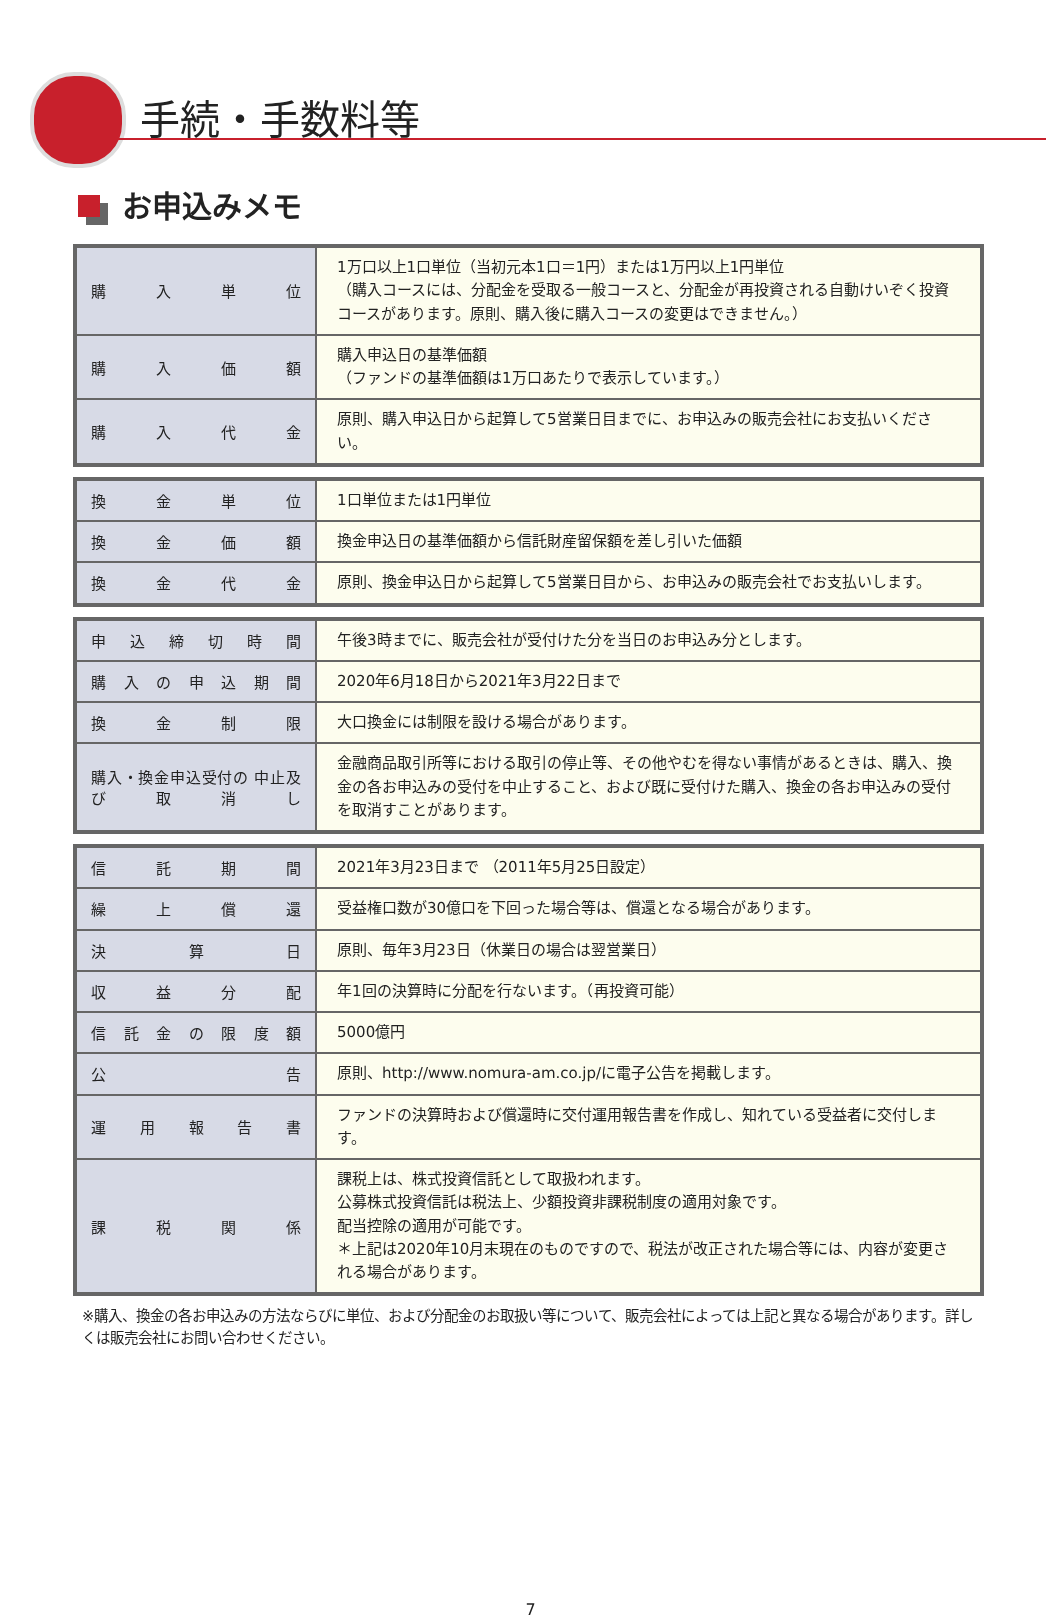手続・手数料等
お申込みメモ
| 購入単位 | 1万口以上1口単位（当初元本1口＝1円）または1万円以上1円単位 （購入コースには、分配金を受取る一般コースと、分配金が再投資される自動けいぞく投資コースがあります。原則、購入後に購入コースの変更はできません。） |
| 購入価額 | 購入申込日の基準価額 （ファンドの基準価額は1万口あたりで表示しています。） |
| 購入代金 | 原則、購入申込日から起算して5営業日目までに、お申込みの販売会社にお支払いください。 |
| 換金単位 | 1口単位または1円単位 |
| 換金価額 | 換金申込日の基準価額から信託財産留保額を差し引いた価額 |
| 換金代金 | 原則、換金申込日から起算して5営業日目から、お申込みの販売会社でお支払いします。 |
| 申込締切時間 | 午後3時までに、販売会社が受付けた分を当日のお申込み分とします。 |
| 購入の申込期間 | 2020年6月18日から2021年3月22日まで |
| 換金制限 | 大口換金には制限を設ける場合があります。 |
| 購入・換金申込受付の 中止及び取消し | 金融商品取引所等における取引の停止等、その他やむを得ない事情があるときは、購入、換金の各お申込みの受付を中止すること、および既に受付けた購入、換金の各お申込みの受付を取消すことがあります。 |
| 信託期間 | 2021年3月23日まで （2011年5月25日設定） |
| 繰上償還 | 受益権口数が30億口を下回った場合等は、償還となる場合があります。 |
| 決算日 | 原則、毎年3月23日（休業日の場合は翌営業日） |
| 収益分配 | 年1回の決算時に分配を行ないます。（再投資可能） |
| 信託金の限度額 | 5000億円 |
| 公告 | 原則、http://www.nomura-am.co.jp/に電子公告を掲載します。 |
| 運用報告書 | ファンドの決算時および償還時に交付運用報告書を作成し、知れている受益者に交付します。 |
| 課税関係 | 課税上は、株式投資信託として取扱われます。 公募株式投資信託は税法上、少額投資非課税制度の適用対象です。 配当控除の適用が可能です。 ＊上記は2020年10月末現在のものですので、税法が改正された場合等には、内容が変更される場合があります。 |
※購入、換金の各お申込みの方法ならびに単位、および分配金のお取扱い等について、販売会社によっては上記と異なる場合があります。詳しくは販売会社にお問い合わせください。
7